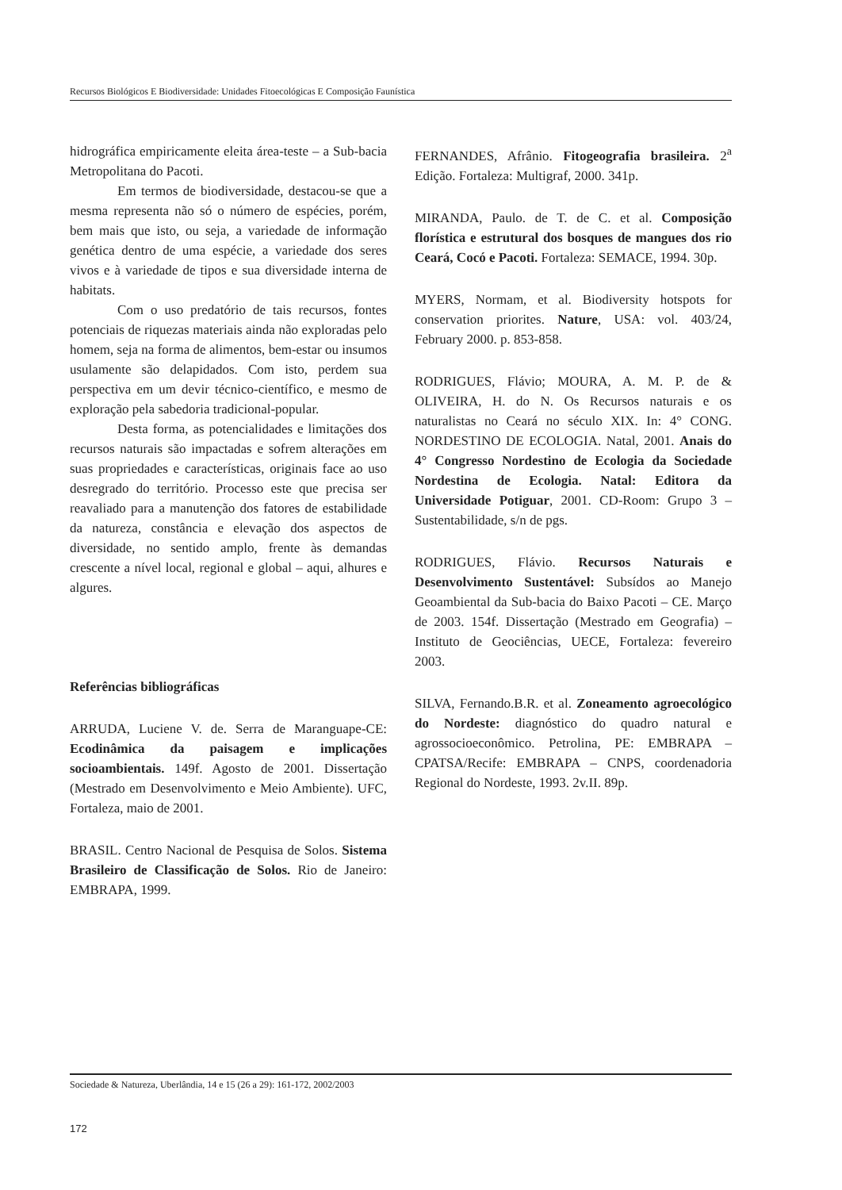Recursos Biológicos E Biodiversidade: Unidades Fitoecológicas E Composição Faunística
hidrográfica empiricamente eleita área-teste – a Sub-bacia Metropolitana do Pacoti.
Em termos de biodiversidade, destacou-se que a mesma representa não só o número de espécies, porém, bem mais que isto, ou seja, a variedade de informação genética dentro de uma espécie, a variedade dos seres vivos e à variedade de tipos e sua diversidade interna de habitats.
Com o uso predatório de tais recursos, fontes potenciais de riquezas materiais ainda não exploradas pelo homem, seja na forma de alimentos, bem-estar ou insumos usulamente são delapidados. Com isto, perdem sua perspectiva em um devir técnico-científico, e mesmo de exploração pela sabedoria tradicional-popular.
Desta forma, as potencialidades e limitações dos recursos naturais são impactadas e sofrem alterações em suas propriedades e características, originais face ao uso desregrado do território. Processo este que precisa ser reavaliado para a manutenção dos fatores de estabilidade da natureza, constância e elevação dos aspectos de diversidade, no sentido amplo, frente às demandas crescente a nível local, regional e global – aqui, alhures e algures.
Referências bibliográficas
ARRUDA, Luciene V. de. Serra de Maranguape-CE: Ecodinâmica da paisagem e implicações socioambientais. 149f. Agosto de 2001. Dissertação (Mestrado em Desenvolvimento e Meio Ambiente). UFC, Fortaleza, maio de 2001.
BRASIL. Centro Nacional de Pesquisa de Solos. Sistema Brasileiro de Classificação de Solos. Rio de Janeiro: EMBRAPA, 1999.
FERNANDES, Afrânio. Fitogeografia brasileira. 2<sup>a</sup> Edição. Fortaleza: Multigraf, 2000. 341p.
MIRANDA, Paulo. de T. de C. et al. Composição florística e estrutural dos bosques de mangues dos rio Ceará, Cocó e Pacoti. Fortaleza: SEMACE, 1994. 30p.
MYERS, Normam, et al. Biodiversity hotspots for conservation priorites. Nature, USA: vol. 403/24, February 2000. p. 853-858.
RODRIGUES, Flávio; MOURA, A. M. P. de & OLIVEIRA, H. do N. Os Recursos naturais e os naturalistas no Ceará no século XIX. In: 4° CONG. NORDESTINO DE ECOLOGIA. Natal, 2001. Anais do 4° Congresso Nordestino de Ecologia da Sociedade Nordestina de Ecologia. Natal: Editora da Universidade Potiguar, 2001. CD-Room: Grupo 3 – Sustentabilidade, s/n de pgs.
RODRIGUES, Flávio. Recursos Naturais e Desenvolvimento Sustentável: Subsídos ao Manejo Geoambiental da Sub-bacia do Baixo Pacoti – CE. Março de 2003. 154f. Dissertação (Mestrado em Geografia) – Instituto de Geociências, UECE, Fortaleza: fevereiro 2003.
SILVA, Fernando.B.R. et al. Zoneamento agroecológico do Nordeste: diagnóstico do quadro natural e agrossocioeconômico. Petrolina, PE: EMBRAPA – CPATSA/Recife: EMBRAPA – CNPS, coordenadoria Regional do Nordeste, 1993. 2v.II. 89p.
Sociedade & Natureza, Uberlândia, 14 e 15 (26 a 29): 161-172, 2002/2003
172